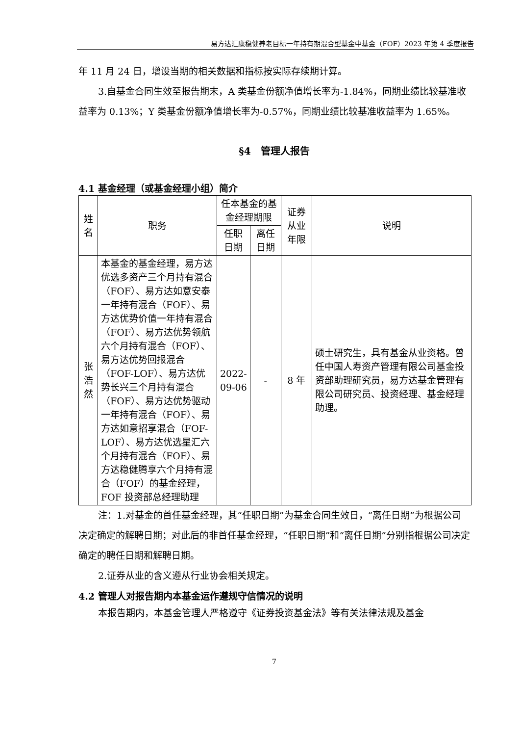易方达汇康稳健养老目标一年持有期混合型基金中基金（FOF）2023 年第 4 季度报告
年 11 月 24 日，增设当期的相关数据和指标按实际存续期计算。
3.自基金合同生效至报告期末，A 类基金份额净值增长率为-1.84%，同期业绩比较基准收益率为 0.13%；Y 类基金份额净值增长率为-0.57%，同期业绩比较基准收益率为 1.65%。
§4　管理人报告
4.1 基金经理（或基金经理小组）简介
| 姓名 | 职务 | 任本基金的基金经理期限 | | 证券从业年限 | 说明 |
| --- | --- | --- | --- | --- | --- |
| | | 任职日期 | 离任日期 | | |
| 张浩然 | 本基金的基金经理，易方达优选多资产三个月持有混合（FOF）、易方达如意安泰一年持有混合（FOF）、易方达优势价值一年持有混合（FOF）、易方达优势领航六个月持有混合（FOF）、易方达优势回报混合（FOF-LOF）、易方达优势长兴三个月持有混合（FOF）、易方达优势驱动一年持有混合（FOF）、易方达如意招享混合（FOF-LOF）、易方达优选星汇六个月持有混合（FOF）、易方达稳健腾享六个月持有混合（FOF）的基金经理，FOF 投资部总经理助理 | 2022-09-06 | - | 8 年 | 硕士研究生，具有基金从业资格。曾任中国人寿资产管理有限公司基金投资部助理研究员，易方达基金管理有限公司研究员、投资经理、基金经理助理。 |
注：1.对基金的首任基金经理，其“任职日期”为基金合同生效日，“离任日期”为根据公司决定确定的解聘日期；对此后的非首任基金经理，“任职日期”和“离任日期”分别指根据公司决定确定的聘任日期和解聘日期。
2.证券从业的含义遵从行业协会相关规定。
4.2 管理人对报告期内本基金运作遵规守信情况的说明
本报告期内，本基金管理人严格遵守《证券投资基金法》等有关法律法规及基金
7